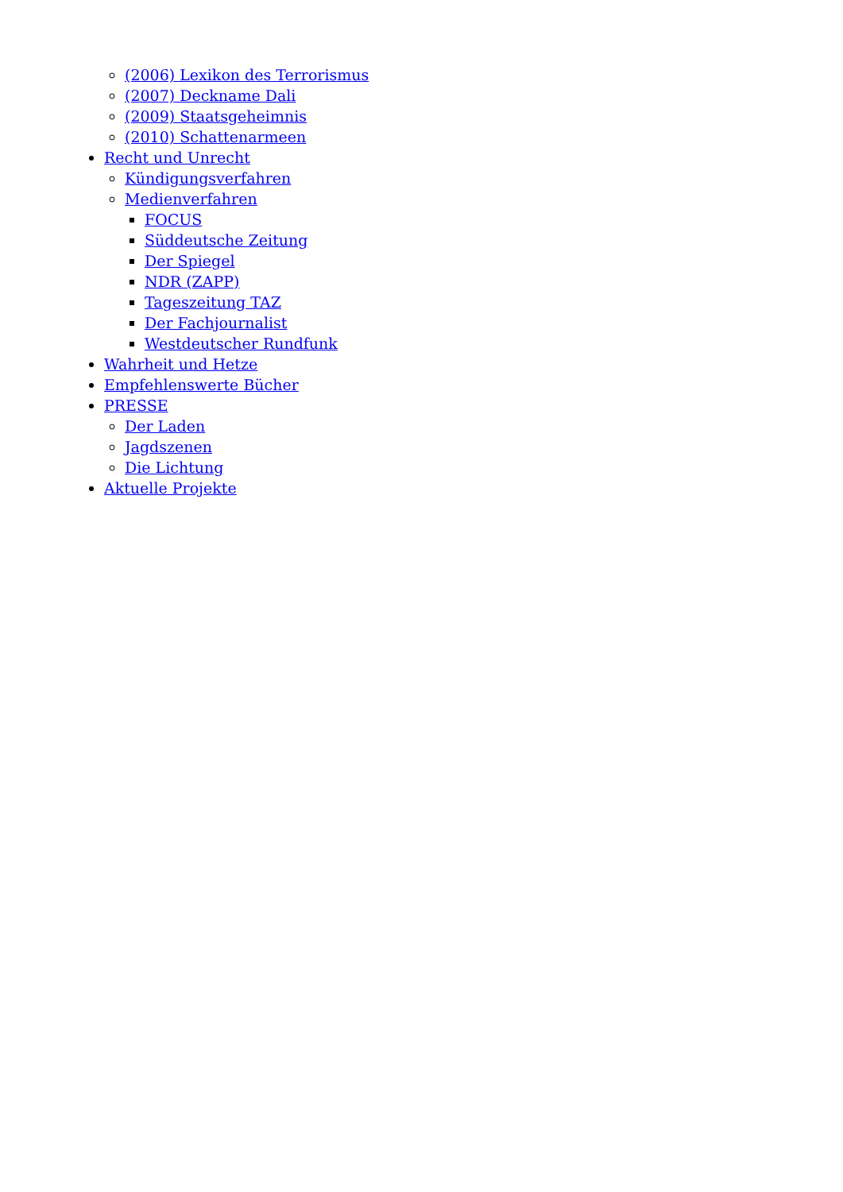(2006) Lexikon des Terrorismus
(2007) Deckname Dali
(2009) Staatsgeheimnis
(2010) Schattenarmeen
Recht und Unrecht
Kündigungsverfahren
Medienverfahren
FOCUS
Süddeutsche Zeitung
Der Spiegel
NDR (ZAPP)
Tageszeitung TAZ
Der Fachjournalist
Westdeutscher Rundfunk
Wahrheit und Hetze
Empfehlenswerte Bücher
PRESSE
Der Laden
Jagdszenen
Die Lichtung
Aktuelle Projekte